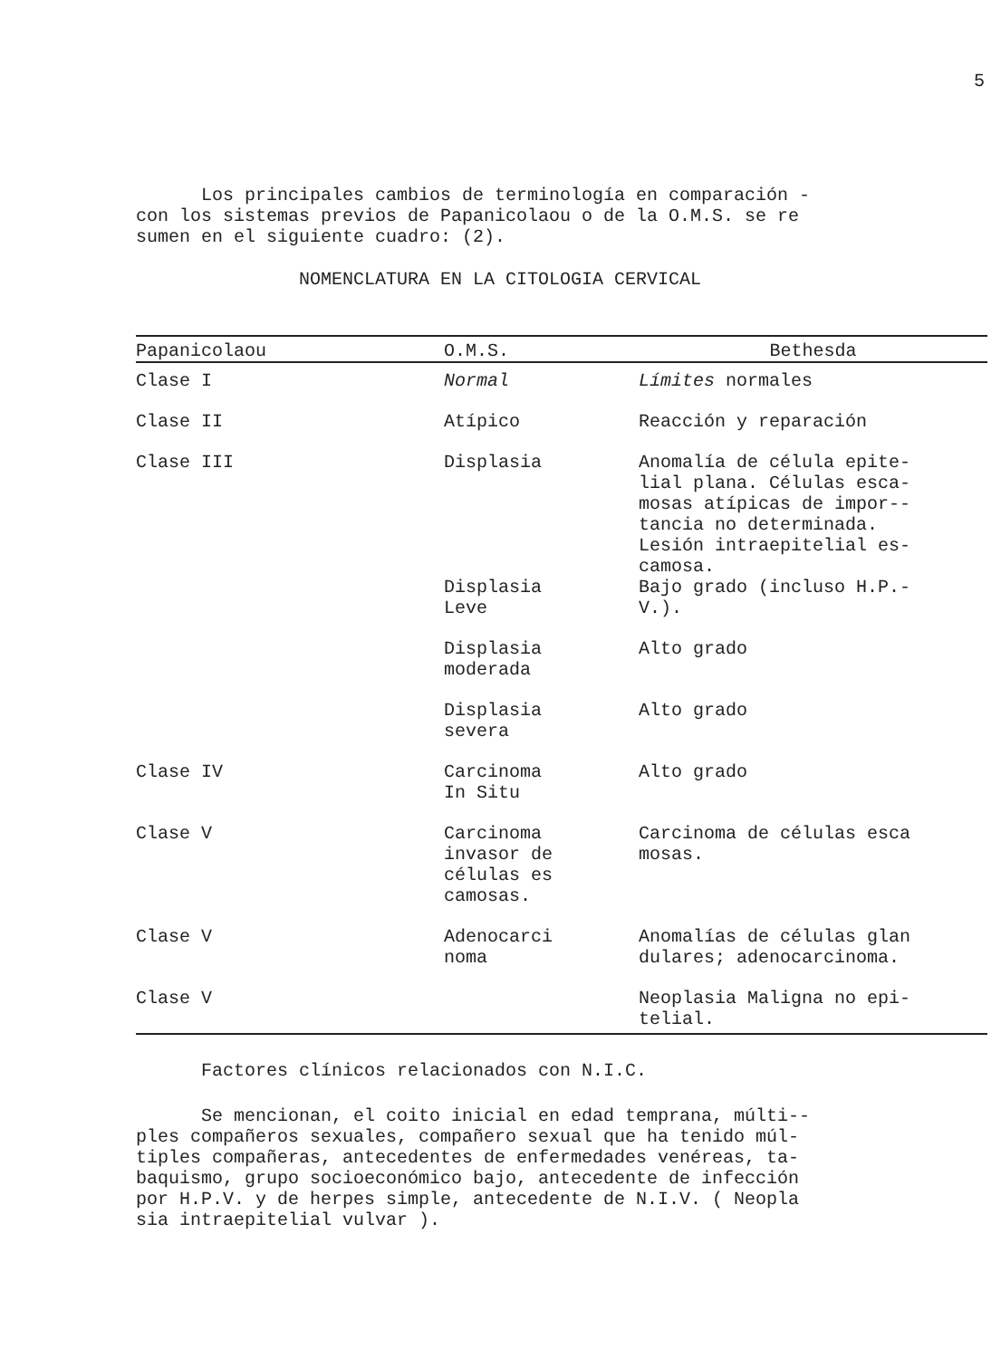5
Los principales cambios de terminología en comparación - con los sistemas previos de Papanicolaou o de la O.M.S. se re sumen en el siguiente cuadro: (2).
NOMENCLATURA EN LA CITOLOGIA CERVICAL
| Papanicolaou | O.M.S. | Bethesda |
| --- | --- | --- |
| Clase I | Normal | Límites normales |
| Clase II | Atípico | Reacción y reparación |
| Clase III | Displasia | Anomalía de célula epite- lial plana. Células esca- mosas atípicas de impor-- tancia no determinada. Lesión intraepitelial es- camosa. |
| | Displasia Leve | Bajo grado (incluso H.P.- V.). |
| | Displasia moderada | Alto grado |
| | Displasia severa | Alto grado |
| Clase IV | Carcinoma In Situ | Alto grado |
| Clase V | Carcinoma invasor de células es camosas. | Carcinoma de células esca mosas. |
| Clase V | Adenocarci noma | Anomalías de células glan dulares; adenocarcinoma. |
| Clase V | | Neoplasia Maligna no epi- telial. |
Factores clínicos relacionados con N.I.C.
Se mencionan, el coito inicial en edad temprana, múlti-- ples compañeros sexuales, compañero sexual que ha tenido múl- tiples compañeras, antecedentes de enfermedades venéreas, ta- baquismo, grupo socioeconómico bajo, antecedente de infección por H.P.V. y de herpes simple, antecedente de N.I.V. ( Neopla sia intraepitelial vulvar ).